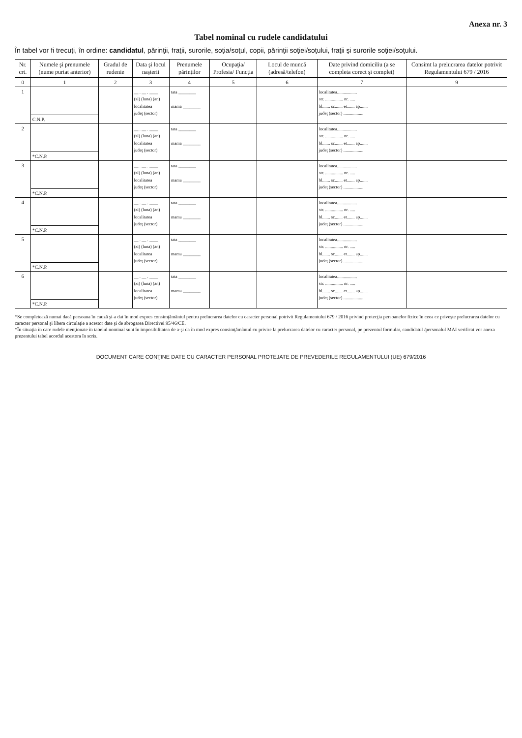Anexa nr. 3
Tabel nominal cu rudele candidatului
În tabel vor fi trecuţi, în ordine: candidatul, părinţii, fraţii, surorile, soţia/soţul, copii, părinţii soţiei/soţului, fraţii şi surorile soţiei/soţului.
| Nr. crt. | Numele şi prenumele (nume purtat anterior) | Gradul de rudenie | Data şi locul naşterii | Prenumele părinţilor | Ocupaţia/ Profesia/ Funcţia | Locul de muncă (adresă/telefon) | Date privind domiciliu (a se completa corect şi complet) | Consimt la prelucrarea datelor potrivit Regulamentului 679 / 2016 |
| --- | --- | --- | --- | --- | --- | --- | --- | --- |
| 0 | 1 | 2 | 3 | 4 | 5 | 6 | 7 | 9 |
| 1 | | | __ . __ . ____ (zi) (luna) (an) localitatea judeţ (sector) | tata ________ mama ________ | | | localitatea.................. str. ................ nr. ..... bl....... sc....... et....... ap....... judeţ (sector) .................. | |
| | C.N.P. | | | | | | | |
| 2 | | | __ . __ . ____ (zi) (luna) (an) localitatea judeţ (sector) | tata ________ mama ________ | | | localitatea.................. str. ................ nr. ..... bl....... sc....... et....... ap....... judeţ (sector) .................. | |
| | *C.N.P. | | | | | | | |
| 3 | | | __ . __ . ____ (zi) (luna) (an) localitatea judeţ (sector) | tata ________ mama ________ | | | localitatea.................. str. ................ nr. ..... bl....... sc....... et....... ap....... judeţ (sector) .................. | |
| | *C.N.P. | | | | | | | |
| 4 | | | __ . __ . ____ (zi) (luna) (an) localitatea judeţ (sector) | tata ________ mama ________ | | | localitatea.................. str. ................ nr. ..... bl....... sc....... et....... ap....... judeţ (sector) .................. | |
| | *C.N.P. | | | | | | | |
| 5 | | | __ . __ . ____ (zi) (luna) (an) localitatea judeţ (sector) | tata ________ mama ________ | | | localitatea.................. str. ................ nr. ..... bl....... sc....... et....... ap....... judeţ (sector) .................. | |
| | *C.N.P. | | | | | | | |
| 6 | | | __ . __ . ____ (zi) (luna) (an) localitatea judeţ (sector) | tata ________ mama ________ | | | localitatea.................. str. ................ nr. ..... bl....... sc....... et....... ap....... judeţ (sector) .................. | |
| | *C.N.P. | | | | | | | |
*Se completează numai dacă persoana în cauză şi-a dat în mod expres consimţământul pentru prelucrarea datelor cu caracter personal potrivit Regulamentului 679 / 2016 privind protecţia persoanelor fizice în ceea ce priveşte prelucrarea datelor cu caracter personal şi libera circulaţie a acestor date şi de abrogarea Directivei 95/46/CE.
*În situaţia în care rudele menţionate în tabelul nominal sunt în imposibilitatea de a-şi da în mod expres consimţământul cu privire la prelucrarea datelor cu caracter personal, pe prezentul formular, candidatul /personalul MAI verificat vor anexa prezentului tabel acordul acestora în scris.
DOCUMENT CARE CONŢINE DATE CU CARACTER PERSONAL PROTEJATE DE PREVEDERILE REGULAMENTULUI (UE) 679/2016